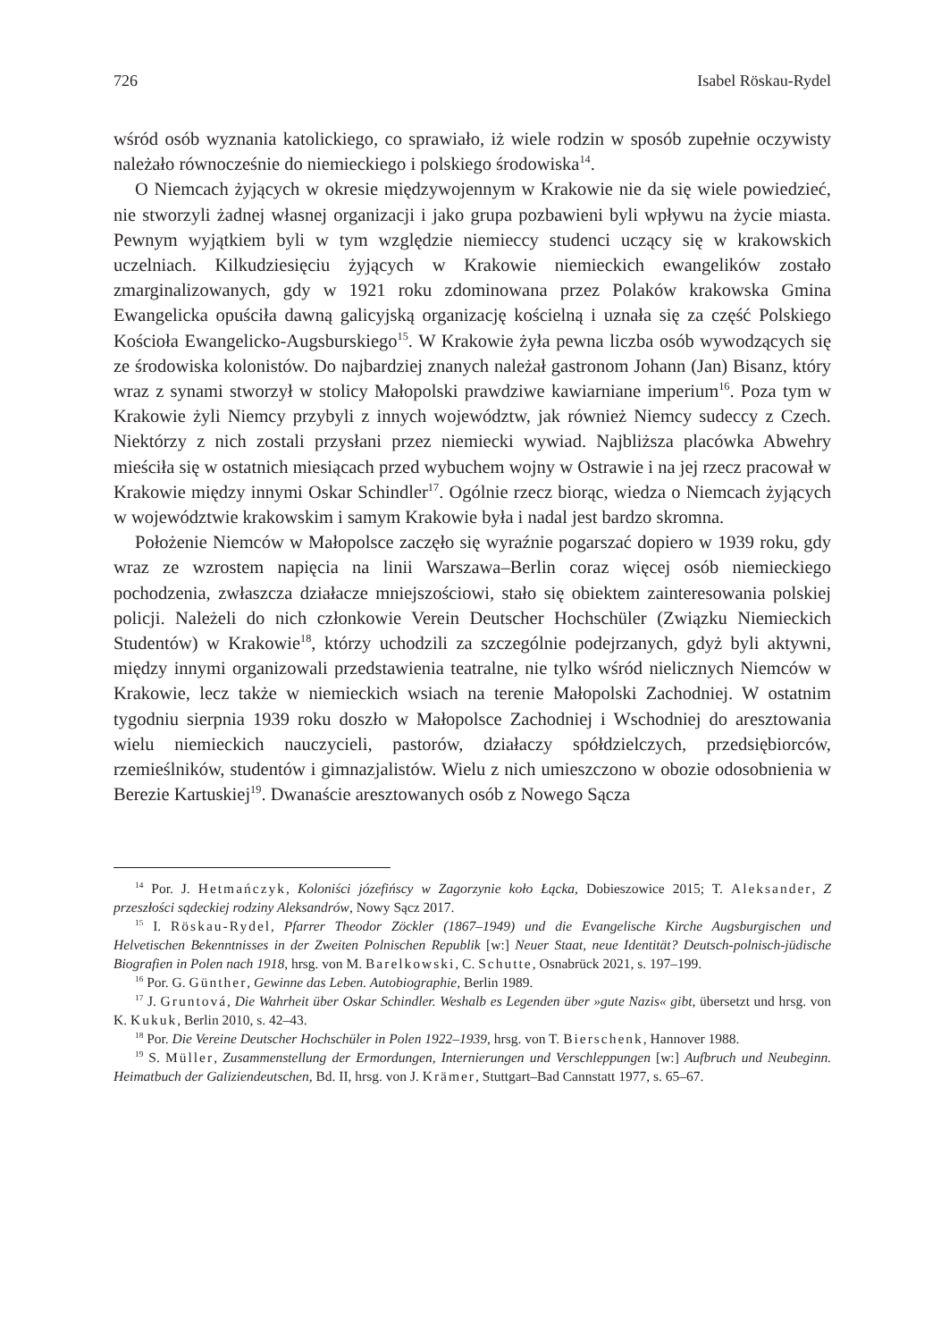726 Isabel Röskau-Rydel
wśród osób wyznania katolickiego, co sprawiało, iż wiele rodzin w sposób zupełnie oczywisty należało równocześnie do niemieckiego i polskiego środowiska<sup>14</sup>.
O Niemcach żyjących w okresie międzywojennym w Krakowie nie da się wiele powiedzieć, nie stworzyli żadnej własnej organizacji i jako grupa pozbawieni byli wpływu na życie miasta. Pewnym wyjątkiem byli w tym względzie niemieccy studenci uczący się w krakowskich uczelniach. Kilkudziesięciu żyjących w Krakowie niemieckich ewangelików zostało zmarginalizowanych, gdy w 1921 roku zdominowana przez Polaków krakowska Gmina Ewangelicka opuściła dawną galicyjską organizację kościelną i uznała się za część Polskiego Kościoła Ewangelicko-Augsburskiego<sup>15</sup>. W Krakowie żyła pewna liczba osób wywodzących się ze środowiska kolonistów. Do najbardziej znanych należał gastronom Johann (Jan) Bisanz, który wraz z synami stworzył w stolicy Małopolski prawdziwe kawiarniane imperium<sup>16</sup>. Poza tym w Krakowie żyli Niemcy przybyli z innych województw, jak również Niemcy sudeccy z Czech. Niektórzy z nich zostali przysłani przez niemiecki wywiad. Najbliższa placówka Abwehry mieściła się w ostatnich miesiącach przed wybuchem wojny w Ostrawie i na jej rzecz pracował w Krakowie między innymi Oskar Schindler<sup>17</sup>. Ogólnie rzecz biorąc, wiedza o Niemcach żyjących w województwie krakowskim i samym Krakowie była i nadal jest bardzo skromna.
Położenie Niemców w Małopolsce zaczęło się wyraźnie pogarszać dopiero w 1939 roku, gdy wraz ze wzrostem napięcia na linii Warszawa–Berlin coraz więcej osób niemieckiego pochodzenia, zwłaszcza działacze mniejszościowi, stało się obiektem zainteresowania polskiej policji. Należeli do nich członkowie Verein Deutscher Hochschüler (Związku Niemieckich Studentów) w Krakowie<sup>18</sup>, którzy uchodzili za szczególnie podejrzanych, gdyż byli aktywni, między innymi organizowali przedstawienia teatralne, nie tylko wśród nielicznych Niemców w Krakowie, lecz także w niemieckich wsiach na terenie Małopolski Zachodniej. W ostatnim tygodniu sierpnia 1939 roku doszło w Małopolsce Zachodniej i Wschodniej do aresztowania wielu niemieckich nauczycieli, pastorów, działaczy spółdzielczych, przedsiębiorców, rzemieślników, studentów i gimnazjalistów. Wielu z nich umieszczono w obozie odosobnienia w Berezie Kartuskiej<sup>19</sup>. Dwanaście aresztowanych osób z Nowego Sącza
<sup>14</sup> Por. J. Hetmańczyk, Koloniści józefińscy w Zagorzynie koło Łącka, Dobieszowice 2015; T. Aleksander, Z przeszłości sądeckiej rodziny Aleksandrów, Nowy Sącz 2017.
<sup>15</sup> I. Röskau-Rydel, Pfarrer Theodor Zöckler (1867–1949) und die Evangelische Kirche Augsburgischen und Helvetischen Bekenntnisses in der Zweiten Polnischen Republik [w:] Neuer Staat, neue Identität? Deutsch-polnisch-jüdische Biografien in Polen nach 1918, hrsg. von M. Barelkowski, C. Schutte, Osnabrück 2021, s. 197–199.
<sup>16</sup> Por. G. Günther, Gewinne das Leben. Autobiographie, Berlin 1989.
<sup>17</sup> J. Gruntová, Die Wahrheit über Oskar Schindler. Weshalb es Legenden über »gute Nazis« gibt, übersetzt und hrsg. von K. Kukuk, Berlin 2010, s. 42–43.
<sup>18</sup> Por. Die Vereine Deutscher Hochschüler in Polen 1922–1939, hrsg. von T. Bierschenk, Hannover 1988.
<sup>19</sup> S. Müller, Zusammenstellung der Ermordungen, Internierungen und Verschleppungen [w:] Aufbruch und Neubeginn. Heimatbuch der Galiziendeutschen, Bd. II, hrsg. von J. Krämer, Stuttgart–Bad Cannstatt 1977, s. 65–67.